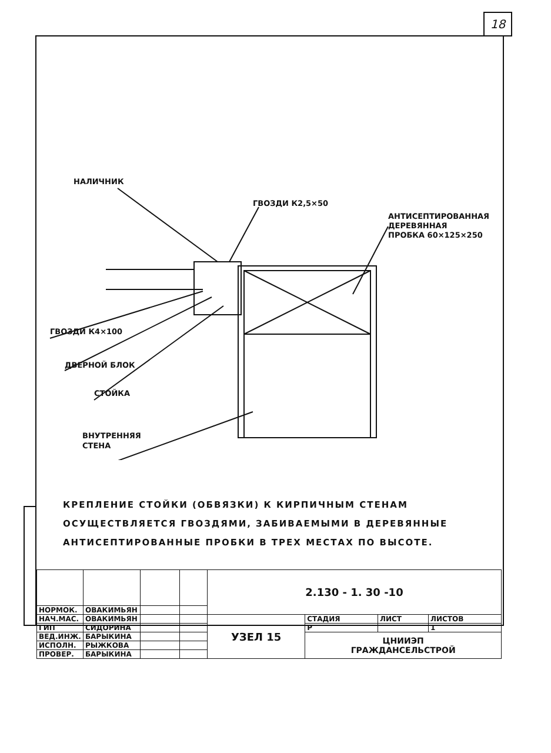18
НАЛИЧНИК
ГВОЗДИ К2,5×50
АНТИСЕПТИРОВАННАЯ
ДЕРЕВЯННАЯ
ПРОБКА 60×125×250
ГВОЗДИ К4×100
ДВЕРНОЙ БЛОК
СТОЙКА
ВНУТРЕННЯЯ
СТЕНА
КРЕПЛЕНИЕ СТОЙКИ (ОБВЯЗКИ) К КИРПИЧНЫМ СТЕНАМ
ОСУЩЕСТВЛЯЕТСЯ ГВОЗДЯМИ, ЗАБИВАЕМЫМИ В ДЕРЕВЯННЫЕ
АНТИСЕПТИРОВАННЫЕ ПРОБКИ В ТРЕХ МЕСТАХ ПО ВЫСОТЕ.
| | | | | 2.130 - 1. 30 -10 | | | |
| НОРМОК. | ОВАКИМЬЯН | | | | | | |
| НАЧ.МАС. | ОВАКИМЬЯН | | | УЗЕЛ 15 | СТАДИЯ | ЛИСТ | ЛИСТОВ |
| ГИП | СИДОРИНА | | | | Р | | 1 |
| ВЕД.ИНЖ. | БАРЫКИНА | | | | ЦНИИЭП ГРАЖДАНСЕЛЬСТРОЙ | | |
| ИСПОЛН. | РЫЖКОВА | | | | | | |
| ПРОВЕР. | БАРЫКИНА | | | | | | |